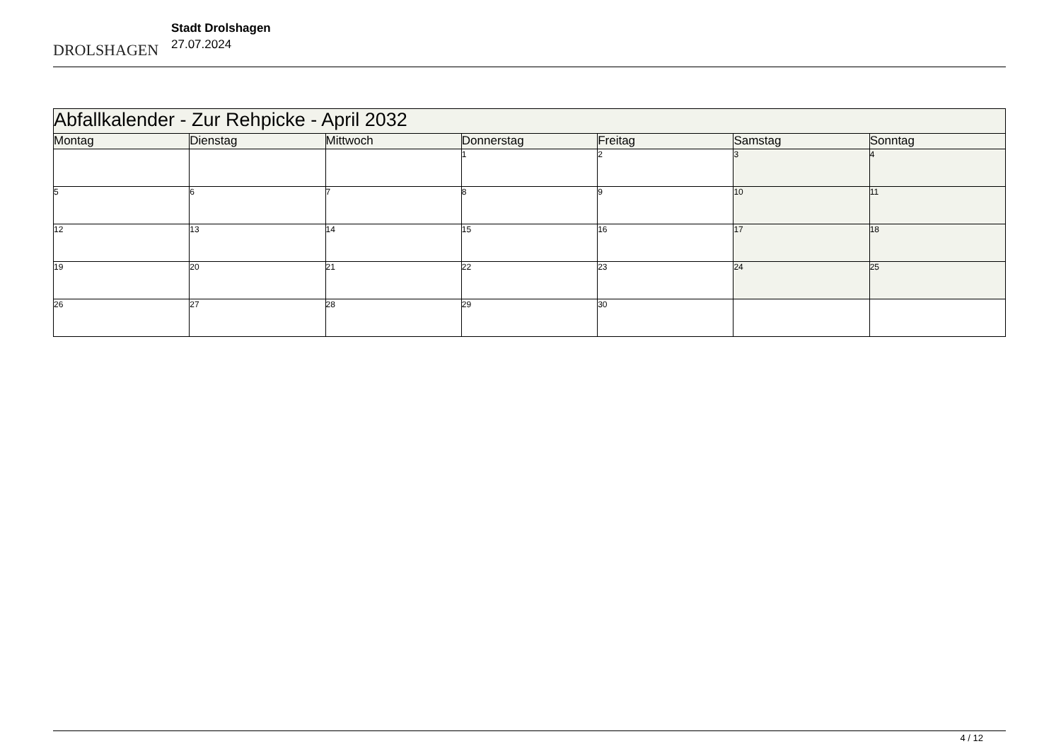DROLSHAGEN
Stadt Drolshagen
27.07.2024
| Abfallkalender - Zur Rehpicke - April 2032 | | | | | | |
| --- | --- | --- | --- | --- | --- | --- |
| Montag | Dienstag | Mittwoch | Donnerstag | Freitag | Samstag | Sonntag |
| | | | 1 | 2 | 3 | 4 |
| 5 | 6 | 7 | 8 | 9 | 10 | 11 |
| 12 | 13 | 14 | 15 | 16 | 17 | 18 |
| 19 | 20 | 21 | 22 | 23 | 24 | 25 |
| 26 | 27 | 28 | 29 | 30 | | |
4 / 12